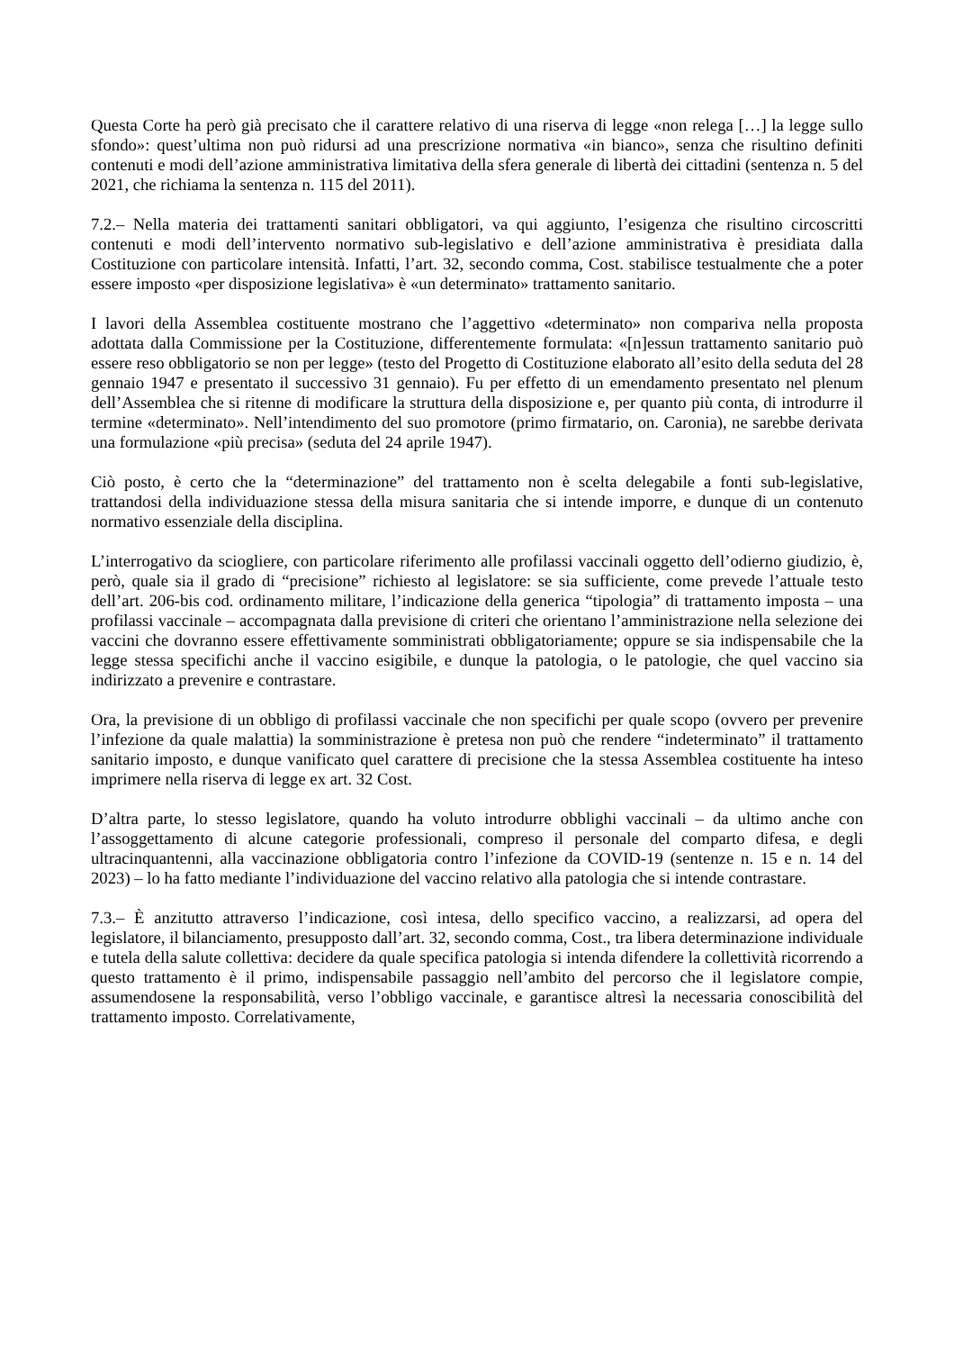Questa Corte ha però già precisato che il carattere relativo di una riserva di legge «non relega […] la legge sullo sfondo»: quest’ultima non può ridursi ad una prescrizione normativa «in bianco», senza che risultino definiti contenuti e modi dell’azione amministrativa limitativa della sfera generale di libertà dei cittadini (sentenza n. 5 del 2021, che richiama la sentenza n. 115 del 2011).
7.2.– Nella materia dei trattamenti sanitari obbligatori, va qui aggiunto, l’esigenza che risultino circoscritti contenuti e modi dell’intervento normativo sub-legislativo e dell’azione amministrativa è presidiata dalla Costituzione con particolare intensità. Infatti, l’art. 32, secondo comma, Cost. stabilisce testualmente che a poter essere imposto «per disposizione legislativa» è «un determinato» trattamento sanitario.
I lavori della Assemblea costituente mostrano che l’aggettivo «determinato» non compariva nella proposta adottata dalla Commissione per la Costituzione, differentemente formulata: «[n]essun trattamento sanitario può essere reso obbligatorio se non per legge» (testo del Progetto di Costituzione elaborato all’esito della seduta del 28 gennaio 1947 e presentato il successivo 31 gennaio). Fu per effetto di un emendamento presentato nel plenum dell’Assemblea che si ritenne di modificare la struttura della disposizione e, per quanto più conta, di introdurre il termine «determinato». Nell’intendimento del suo promotore (primo firmatario, on. Caronia), ne sarebbe derivata una formulazione «più precisa» (seduta del 24 aprile 1947).
Ciò posto, è certo che la “determinazione” del trattamento non è scelta delegabile a fonti sub-legislative, trattandosi della individuazione stessa della misura sanitaria che si intende imporre, e dunque di un contenuto normativo essenziale della disciplina.
L’interrogativo da sciogliere, con particolare riferimento alle profilassi vaccinali oggetto dell’odierno giudizio, è, però, quale sia il grado di “precisione” richiesto al legislatore: se sia sufficiente, come prevede l’attuale testo dell’art. 206-bis cod. ordinamento militare, l’indicazione della generica “tipologia” di trattamento imposta – una profilassi vaccinale – accompagnata dalla previsione di criteri che orientano l’amministrazione nella selezione dei vaccini che dovranno essere effettivamente somministrati obbligatoriamente; oppure se sia indispensabile che la legge stessa specifichi anche il vaccino esigibile, e dunque la patologia, o le patologie, che quel vaccino sia indirizzato a prevenire e contrastare.
Ora, la previsione di un obbligo di profilassi vaccinale che non specifichi per quale scopo (ovvero per prevenire l’infezione da quale malattia) la somministrazione è pretesa non può che rendere “indeterminato” il trattamento sanitario imposto, e dunque vanificato quel carattere di precisione che la stessa Assemblea costituente ha inteso imprimere nella riserva di legge ex art. 32 Cost.
D’altra parte, lo stesso legislatore, quando ha voluto introdurre obblighi vaccinali – da ultimo anche con l’assoggettamento di alcune categorie professionali, compreso il personale del comparto difesa, e degli ultracinquantenni, alla vaccinazione obbligatoria contro l’infezione da COVID-19 (sentenze n. 15 e n. 14 del 2023) – lo ha fatto mediante l’individuazione del vaccino relativo alla patologia che si intende contrastare.
7.3.– È anzitutto attraverso l’indicazione, così intesa, dello specifico vaccino, a realizzarsi, ad opera del legislatore, il bilanciamento, presupposto dall’art. 32, secondo comma, Cost., tra libera determinazione individuale e tutela della salute collettiva: decidere da quale specifica patologia si intenda difendere la collettività ricorrendo a questo trattamento è il primo, indispensabile passaggio nell’ambito del percorso che il legislatore compie, assumendosene la responsabilità, verso l’obbligo vaccinale, e garantisce altresì la necessaria conoscibilità del trattamento imposto. Correlativamente,